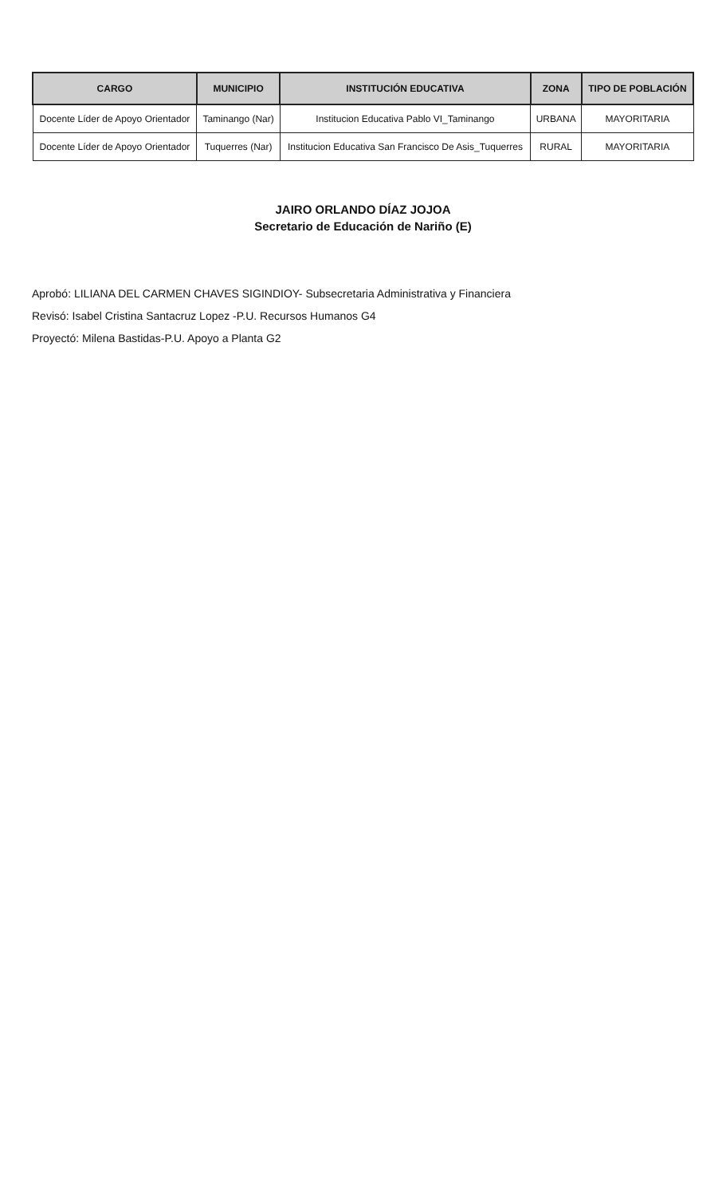| CARGO | MUNICIPIO | INSTITUCIÓN EDUCATIVA | ZONA | TIPO DE POBLACIÓN |
| --- | --- | --- | --- | --- |
| Docente Líder de Apoyo Orientador | Taminango (Nar) | Institucion Educativa Pablo VI_Taminango | URBANA | MAYORITARIA |
| Docente Líder de Apoyo Orientador | Tuquerres (Nar) | Institucion Educativa San Francisco De Asis_Tuquerres | RURAL | MAYORITARIA |
JAIRO ORLANDO DÍAZ JOJOA
Secretario de Educación de Nariño (E)
Aprobó: LILIANA DEL CARMEN CHAVES SIGINDIOY- Subsecretaria Administrativa y Financiera
Revisó: Isabel Cristina Santacruz Lopez -P.U. Recursos Humanos G4
Proyectó: Milena Bastidas-P.U. Apoyo a Planta G2